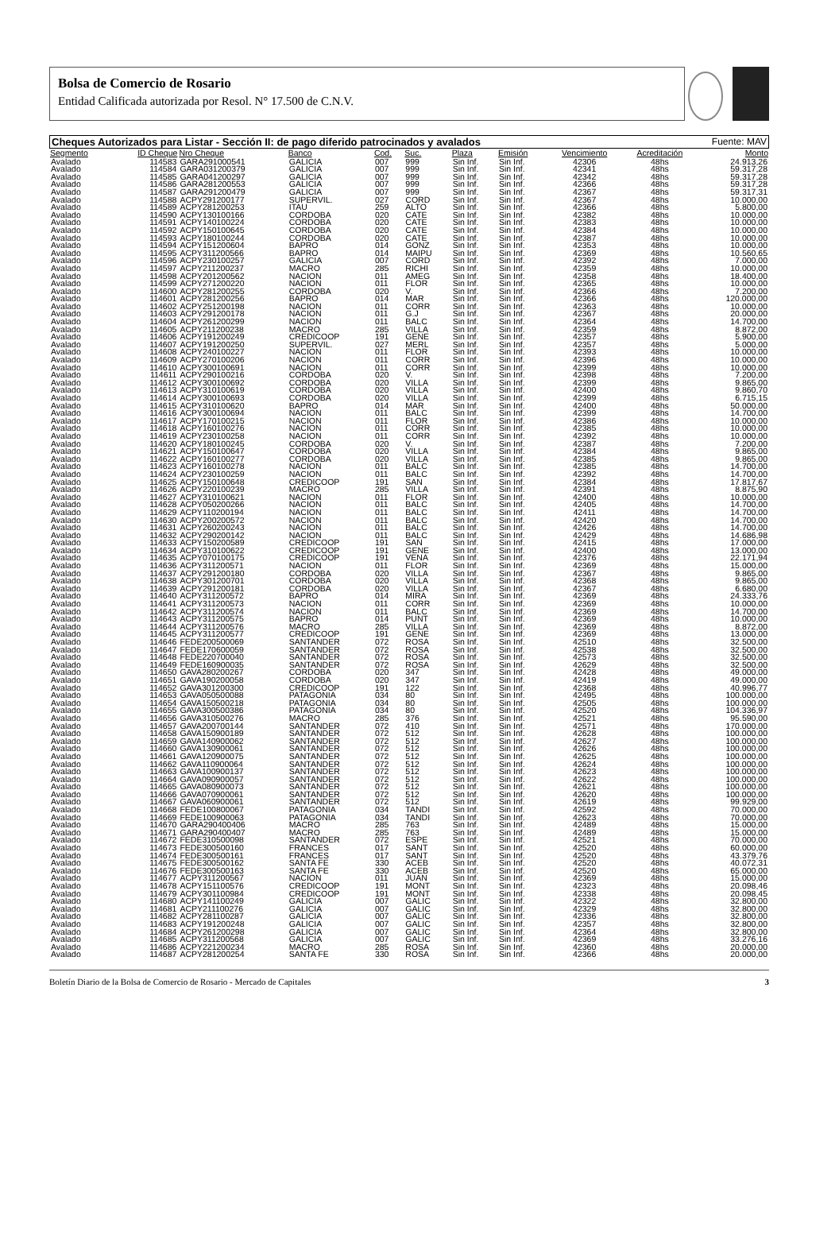Bolsa de Comercio de Rosario
Entidad Calificada autorizada por Resol. N° 17.500 de C.N.V.
Cheques Autorizados para Listar - Sección II: de pago diferido patrocinados y avalados Fuente: MAV
| Segmento | ID Cheque | Nro Cheque | Banco | Cod. | Suc. | Plaza | Emisión | Vencimiento | Acreditación | Monto |
| --- | --- | --- | --- | --- | --- | --- | --- | --- | --- | --- |
| Avalado | 114583 | GARA291000541 | GALICIA | 007 | 999 | Sin Inf. | Sin Inf. | 42306 | 48hs | 24.913,26 |
| Avalado | 114584 | GARA031200379 | GALICIA | 007 | 999 | Sin Inf. | Sin Inf. | 42341 | 48hs | 59.317,28 |
| Avalado | 114585 | GARA041200297 | GALICIA | 007 | 999 | Sin Inf. | Sin Inf. | 42342 | 48hs | 59.317,28 |
| Avalado | 114586 | GARA281200553 | GALICIA | 007 | 999 | Sin Inf. | Sin Inf. | 42366 | 48hs | 59.317,28 |
| Avalado | 114587 | GARA291200479 | GALICIA | 007 | 999 | Sin Inf. | Sin Inf. | 42367 | 48hs | 59.317,31 |
| Avalado | 114588 | ACPY291200177 | SUPERVIL. | 027 | CORD | Sin Inf. | Sin Inf. | 42367 | 48hs | 10.000,00 |
| Avalado | 114589 | ACPY281200253 | ITAU | 259 | ALTO | Sin Inf. | Sin Inf. | 42366 | 48hs | 5.800,00 |
| Avalado | 114590 | ACPY130100166 | CORDOBA | 020 | CATE | Sin Inf. | Sin Inf. | 42382 | 48hs | 10.000,00 |
| Avalado | 114591 | ACPY140100224 | CORDOBA | 020 | CATE | Sin Inf. | Sin Inf. | 42383 | 48hs | 10.000,00 |
| Avalado | 114592 | ACPY150100645 | CORDOBA | 020 | CATE | Sin Inf. | Sin Inf. | 42384 | 48hs | 10.000,00 |
| Avalado | 114593 | ACPY180100244 | CORDOBA | 020 | CATE | Sin Inf. | Sin Inf. | 42387 | 48hs | 10.000,00 |
| Avalado | 114594 | ACPY151200604 | BAPRO | 014 | GONZ | Sin Inf. | Sin Inf. | 42353 | 48hs | 10.000,00 |
| Avalado | 114595 | ACPY311200566 | BAPRO | 014 | MAIPU | Sin Inf. | Sin Inf. | 42369 | 48hs | 10.560,65 |
| Avalado | 114596 | ACPY230100257 | GALICIA | 007 | CORD | Sin Inf. | Sin Inf. | 42392 | 48hs | 7.000,00 |
| Avalado | 114597 | ACPY211200237 | MACRO | 285 | RICHI | Sin Inf. | Sin Inf. | 42359 | 48hs | 10.000,00 |
| Avalado | 114598 | ACPY201200562 | NACION | 011 | AMEG | Sin Inf. | Sin Inf. | 42358 | 48hs | 18.400,00 |
| Avalado | 114599 | ACPY271200220 | NACION | 011 | FLOR | Sin Inf. | Sin Inf. | 42365 | 48hs | 10.000,00 |
| Avalado | 114600 | ACPY281200255 | CORDOBA | 020 | V. | Sin Inf. | Sin Inf. | 42366 | 48hs | 7.200,00 |
| Avalado | 114601 | ACPY281200256 | BAPRO | 014 | MAR | Sin Inf. | Sin Inf. | 42366 | 48hs | 120.000,00 |
| Avalado | 114602 | ACPY251200198 | NACION | 011 | CORR | Sin Inf. | Sin Inf. | 42363 | 48hs | 10.000,00 |
| Avalado | 114603 | ACPY291200178 | NACION | 011 | G.J | Sin Inf. | Sin Inf. | 42367 | 48hs | 20.000,00 |
| Avalado | 114604 | ACPY261200299 | NACION | 011 | BALC | Sin Inf. | Sin Inf. | 42364 | 48hs | 14.700,00 |
| Avalado | 114605 | ACPY211200238 | MACRO | 285 | VILLA | Sin Inf. | Sin Inf. | 42359 | 48hs | 8.872,00 |
| Avalado | 114606 | ACPY191200249 | CREDICOOP | 191 | GENE | Sin Inf. | Sin Inf. | 42357 | 48hs | 5.900,00 |
| Avalado | 114607 | ACPY191200250 | SUPERVIL. | 027 | MERL | Sin Inf. | Sin Inf. | 42357 | 48hs | 5.000,00 |
| Avalado | 114608 | ACPY240100227 | NACION | 011 | FLOR | Sin Inf. | Sin Inf. | 42393 | 48hs | 10.000,00 |
| Avalado | 114609 | ACPY270100206 | NACION | 011 | CORR | Sin Inf. | Sin Inf. | 42396 | 48hs | 10.000,00 |
| Avalado | 114610 | ACPY300100691 | NACION | 011 | CORR | Sin Inf. | Sin Inf. | 42399 | 48hs | 10.000,00 |
| Avalado | 114611 | ACPY290100216 | CORDOBA | 020 | V. | Sin Inf. | Sin Inf. | 42398 | 48hs | 7.200,00 |
| Avalado | 114612 | ACPY300100692 | CORDOBA | 020 | VILLA | Sin Inf. | Sin Inf. | 42399 | 48hs | 9.865,00 |
| Avalado | 114613 | ACPY310100619 | CORDOBA | 020 | VILLA | Sin Inf. | Sin Inf. | 42400 | 48hs | 9.860,70 |
| Avalado | 114614 | ACPY300100693 | CORDOBA | 020 | VILLA | Sin Inf. | Sin Inf. | 42399 | 48hs | 6.715,15 |
| Avalado | 114615 | ACPY310100620 | BAPRO | 014 | MAR | Sin Inf. | Sin Inf. | 42400 | 48hs | 50.000,00 |
| Avalado | 114616 | ACPY300100694 | NACION | 011 | BALC | Sin Inf. | Sin Inf. | 42399 | 48hs | 14.700,00 |
| Avalado | 114617 | ACPY170100215 | NACION | 011 | FLOR | Sin Inf. | Sin Inf. | 42386 | 48hs | 10.000,00 |
| Avalado | 114618 | ACPY160100276 | NACION | 011 | CORR | Sin Inf. | Sin Inf. | 42385 | 48hs | 10.000,00 |
| Avalado | 114619 | ACPY230100258 | NACION | 011 | CORR | Sin Inf. | Sin Inf. | 42392 | 48hs | 10.000,00 |
| Avalado | 114620 | ACPY180100245 | CORDOBA | 020 | V. | Sin Inf. | Sin Inf. | 42387 | 48hs | 7.200,00 |
| Avalado | 114621 | ACPY150100647 | CORDOBA | 020 | VILLA | Sin Inf. | Sin Inf. | 42384 | 48hs | 9.865,00 |
| Avalado | 114622 | ACPY160100277 | CORDOBA | 020 | VILLA | Sin Inf. | Sin Inf. | 42385 | 48hs | 9.865,00 |
| Avalado | 114623 | ACPY160100278 | NACION | 011 | BALC | Sin Inf. | Sin Inf. | 42385 | 48hs | 14.700,00 |
| Avalado | 114624 | ACPY230100259 | NACION | 011 | BALC | Sin Inf. | Sin Inf. | 42392 | 48hs | 14.700,00 |
| Avalado | 114625 | ACPY150100648 | CREDICOOP | 191 | SAN | Sin Inf. | Sin Inf. | 42384 | 48hs | 17.817,67 |
| Avalado | 114626 | ACPY220100239 | MACRO | 285 | VILLA | Sin Inf. | Sin Inf. | 42391 | 48hs | 8.875,90 |
| Avalado | 114627 | ACPY310100621 | NACION | 011 | FLOR | Sin Inf. | Sin Inf. | 42400 | 48hs | 10.000,00 |
| Avalado | 114628 | ACPY050200266 | NACION | 011 | BALC | Sin Inf. | Sin Inf. | 42405 | 48hs | 14.700,00 |
| Avalado | 114629 | ACPY110200194 | NACION | 011 | BALC | Sin Inf. | Sin Inf. | 42411 | 48hs | 14.700,00 |
| Avalado | 114630 | ACPY200200572 | NACION | 011 | BALC | Sin Inf. | Sin Inf. | 42420 | 48hs | 14.700,00 |
| Avalado | 114631 | ACPY260200243 | NACION | 011 | BALC | Sin Inf. | Sin Inf. | 42426 | 48hs | 14.700,00 |
| Avalado | 114632 | ACPY290200142 | NACION | 011 | BALC | Sin Inf. | Sin Inf. | 42429 | 48hs | 14.686,98 |
| Avalado | 114633 | ACPY150200589 | CREDICOOP | 191 | SAN | Sin Inf. | Sin Inf. | 42415 | 48hs | 17.000,00 |
| Avalado | 114634 | ACPY310100622 | CREDICOOP | 191 | GENE | Sin Inf. | Sin Inf. | 42400 | 48hs | 13.000,00 |
| Avalado | 114635 | ACPY070100175 | CREDICOOP | 191 | VENA | Sin Inf. | Sin Inf. | 42376 | 48hs | 22.171,94 |
| Avalado | 114636 | ACPY311200571 | NACION | 011 | FLOR | Sin Inf. | Sin Inf. | 42369 | 48hs | 15.000,00 |
| Avalado | 114637 | ACPY291200180 | CORDOBA | 020 | VILLA | Sin Inf. | Sin Inf. | 42367 | 48hs | 9.865,00 |
| Avalado | 114638 | ACPY301200701 | CORDOBA | 020 | VILLA | Sin Inf. | Sin Inf. | 42368 | 48hs | 9.865,00 |
| Avalado | 114639 | ACPY291200181 | CORDOBA | 020 | VILLA | Sin Inf. | Sin Inf. | 42367 | 48hs | 6.680,00 |
| Avalado | 114640 | ACPY311200572 | BAPRO | 014 | MIRA | Sin Inf. | Sin Inf. | 42369 | 48hs | 24.333,76 |
| Avalado | 114641 | ACPY311200573 | NACION | 011 | CORR | Sin Inf. | Sin Inf. | 42369 | 48hs | 10.000,00 |
| Avalado | 114642 | ACPY311200574 | NACION | 011 | BALC | Sin Inf. | Sin Inf. | 42369 | 48hs | 14.700,00 |
| Avalado | 114643 | ACPY311200575 | BAPRO | 014 | PUNT | Sin Inf. | Sin Inf. | 42369 | 48hs | 10.000,00 |
| Avalado | 114644 | ACPY311200576 | MACRO | 285 | VILLA | Sin Inf. | Sin Inf. | 42369 | 48hs | 8.872,00 |
| Avalado | 114645 | ACPY311200577 | CREDICOOP | 191 | GENE | Sin Inf. | Sin Inf. | 42369 | 48hs | 13.000,00 |
| Avalado | 114646 | FEDE200500069 | SANTANDER | 072 | ROSA | Sin Inf. | Sin Inf. | 42510 | 48hs | 32.500,00 |
| Avalado | 114647 | FEDE170600059 | SANTANDER | 072 | ROSA | Sin Inf. | Sin Inf. | 42538 | 48hs | 32.500,00 |
| Avalado | 114648 | FEDE220700040 | SANTANDER | 072 | ROSA | Sin Inf. | Sin Inf. | 42573 | 48hs | 32.500,00 |
| Avalado | 114649 | FEDE160900035 | SANTANDER | 072 | ROSA | Sin Inf. | Sin Inf. | 42629 | 48hs | 32.500,00 |
| Avalado | 114650 | GAVA280200267 | CORDOBA | 020 | 347 | Sin Inf. | Sin Inf. | 42428 | 48hs | 49.000,00 |
| Avalado | 114651 | GAVA190200058 | CORDOBA | 020 | 347 | Sin Inf. | Sin Inf. | 42419 | 48hs | 49.000,00 |
| Avalado | 114652 | GAVA301200300 | CREDICOOP | 191 | 122 | Sin Inf. | Sin Inf. | 42368 | 48hs | 40.996,77 |
| Avalado | 114653 | GAVA050500088 | PATAGONIA | 034 | 80 | Sin Inf. | Sin Inf. | 42495 | 48hs | 100.000,00 |
| Avalado | 114654 | GAVA150500218 | PATAGONIA | 034 | 80 | Sin Inf. | Sin Inf. | 42505 | 48hs | 100.000,00 |
| Avalado | 114655 | GAVA300500386 | PATAGONIA | 034 | 80 | Sin Inf. | Sin Inf. | 42520 | 48hs | 104.336,97 |
| Avalado | 114656 | GAVA310500276 | MACRO | 285 | 376 | Sin Inf. | Sin Inf. | 42521 | 48hs | 95.590,00 |
| Avalado | 114657 | GAVA200700144 | SANTANDER | 072 | 410 | Sin Inf. | Sin Inf. | 42571 | 48hs | 170.000,00 |
| Avalado | 114658 | GAVA150900189 | SANTANDER | 072 | 512 | Sin Inf. | Sin Inf. | 42628 | 48hs | 100.000,00 |
| Avalado | 114659 | GAVA140900062 | SANTANDER | 072 | 512 | Sin Inf. | Sin Inf. | 42627 | 48hs | 100.000,00 |
| Avalado | 114660 | GAVA130900061 | SANTANDER | 072 | 512 | Sin Inf. | Sin Inf. | 42626 | 48hs | 100.000,00 |
| Avalado | 114661 | GAVA120900075 | SANTANDER | 072 | 512 | Sin Inf. | Sin Inf. | 42625 | 48hs | 100.000,00 |
| Avalado | 114662 | GAVA110900064 | SANTANDER | 072 | 512 | Sin Inf. | Sin Inf. | 42624 | 48hs | 100.000,00 |
| Avalado | 114663 | GAVA100900137 | SANTANDER | 072 | 512 | Sin Inf. | Sin Inf. | 42623 | 48hs | 100.000,00 |
| Avalado | 114664 | GAVA090900057 | SANTANDER | 072 | 512 | Sin Inf. | Sin Inf. | 42622 | 48hs | 100.000,00 |
| Avalado | 114665 | GAVA080900073 | SANTANDER | 072 | 512 | Sin Inf. | Sin Inf. | 42621 | 48hs | 100.000,00 |
| Avalado | 114666 | GAVA070900061 | SANTANDER | 072 | 512 | Sin Inf. | Sin Inf. | 42620 | 48hs | 100.000,00 |
| Avalado | 114667 | GAVA060900061 | SANTANDER | 072 | 512 | Sin Inf. | Sin Inf. | 42619 | 48hs | 99.929,00 |
| Avalado | 114668 | FEDE100800067 | PATAGONIA | 034 | TANDI | Sin Inf. | Sin Inf. | 42592 | 48hs | 70.000,00 |
| Avalado | 114669 | FEDE100900063 | PATAGONIA | 034 | TANDI | Sin Inf. | Sin Inf. | 42623 | 48hs | 70.000,00 |
| Avalado | 114670 | GARA290400406 | MACRO | 285 | 763 | Sin Inf. | Sin Inf. | 42489 | 48hs | 15.000,00 |
| Avalado | 114671 | GARA290400407 | MACRO | 285 | 763 | Sin Inf. | Sin Inf. | 42489 | 48hs | 15.000,00 |
| Avalado | 114672 | FEDE310500098 | SANTANDER | 072 | ESPE | Sin Inf. | Sin Inf. | 42521 | 48hs | 70.000,00 |
| Avalado | 114673 | FEDE300500160 | FRANCES | 017 | SANT | Sin Inf. | Sin Inf. | 42520 | 48hs | 60.000,00 |
| Avalado | 114674 | FEDE300500161 | FRANCES | 017 | SANT | Sin Inf. | Sin Inf. | 42520 | 48hs | 43.379,76 |
| Avalado | 114675 | FEDE300500162 | SANTA FE | 330 | ACEB | Sin Inf. | Sin Inf. | 42520 | 48hs | 40.072,31 |
| Avalado | 114676 | FEDE300500163 | SANTA FE | 330 | ACEB | Sin Inf. | Sin Inf. | 42520 | 48hs | 65.000,00 |
| Avalado | 114677 | ACPY311200567 | NACION | 011 | JUAN | Sin Inf. | Sin Inf. | 42369 | 48hs | 15.000,00 |
| Avalado | 114678 | ACPY151100576 | CREDICOOP | 191 | MONT | Sin Inf. | Sin Inf. | 42323 | 48hs | 20.098,46 |
| Avalado | 114679 | ACPY301100984 | CREDICOOP | 191 | MONT | Sin Inf. | Sin Inf. | 42338 | 48hs | 20.098,45 |
| Avalado | 114680 | ACPY141100249 | GALICIA | 007 | GALIC | Sin Inf. | Sin Inf. | 42322 | 48hs | 32.800,00 |
| Avalado | 114681 | ACPY211100276 | GALICIA | 007 | GALIC | Sin Inf. | Sin Inf. | 42329 | 48hs | 32.800,00 |
| Avalado | 114682 | ACPY281100287 | GALICIA | 007 | GALIC | Sin Inf. | Sin Inf. | 42336 | 48hs | 32.800,00 |
| Avalado | 114683 | ACPY191200248 | GALICIA | 007 | GALIC | Sin Inf. | Sin Inf. | 42357 | 48hs | 32.800,00 |
| Avalado | 114684 | ACPY261200298 | GALICIA | 007 | GALIC | Sin Inf. | Sin Inf. | 42364 | 48hs | 32.800,00 |
| Avalado | 114685 | ACPY311200568 | GALICIA | 007 | GALIC | Sin Inf. | Sin Inf. | 42369 | 48hs | 33.276,16 |
| Avalado | 114686 | ACPY221200234 | MACRO | 285 | ROSA | Sin Inf. | Sin Inf. | 42360 | 48hs | 20.000,00 |
| Avalado | 114687 | ACPY281200254 | SANTA FE | 330 | ROSA | Sin Inf. | Sin Inf. | 42366 | 48hs | 20.000,00 |
Boletín Diario de la Bolsa de Comercio de Rosario - Mercado de Capitales 3